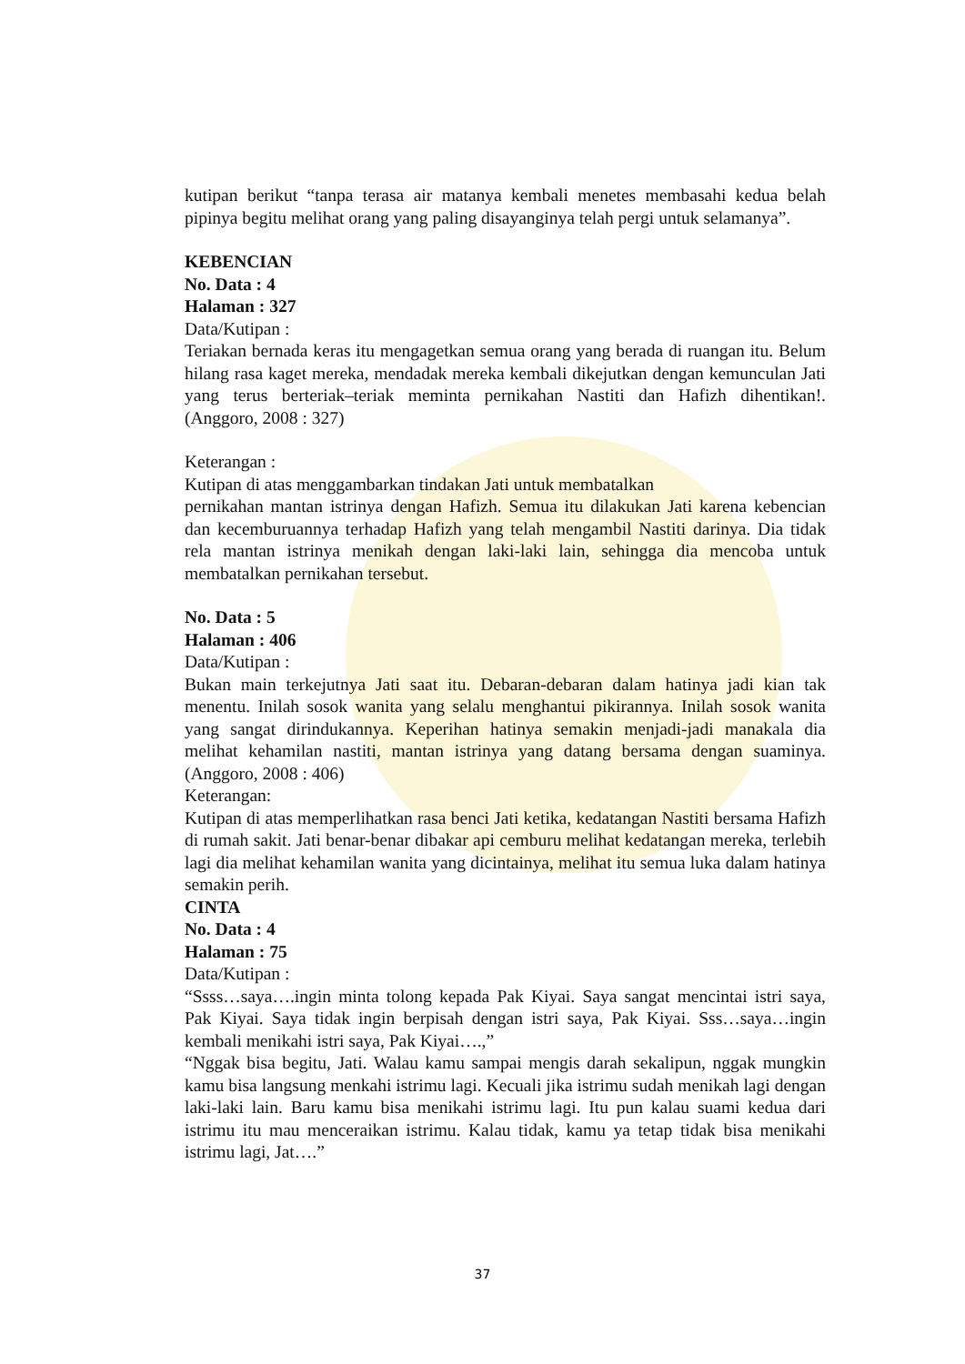kutipan berikut “tanpa terasa air matanya kembali menetes membasahi kedua belah pipinya begitu melihat orang yang paling disayanginya telah pergi untuk selamanya”.
KEBENCIAN
No. Data : 4
Halaman : 327
Data/Kutipan :
Teriakan bernada keras itu mengagetkan semua orang yang berada di ruangan itu. Belum hilang rasa kaget mereka, mendadak mereka kembali dikejutkan dengan kemunculan Jati yang terus berteriak–teriak meminta pernikahan Nastiti dan Hafizh dihentikan!. (Anggoro, 2008 : 327)
Keterangan :
Kutipan di atas menggambarkan tindakan Jati untuk membatalkan
pernikahan mantan istrinya dengan Hafizh. Semua itu dilakukan Jati karena kebencian dan kecemburuannya terhadap Hafizh yang telah mengambil Nastiti darinya. Dia tidak rela mantan istrinya menikah dengan laki-laki lain, sehingga dia mencoba untuk membatalkan pernikahan tersebut.
No. Data : 5
Halaman : 406
Data/Kutipan :
Bukan main terkejutnya Jati saat itu. Debaran-debaran dalam hatinya jadi kian tak menentu. Inilah sosok wanita yang selalu menghantui pikirannya. Inilah sosok wanita yang sangat dirindukannya. Keperihan hatinya semakin menjadi-jadi manakala dia melihat kehamilan nastiti, mantan istrinya yang datang bersama dengan suaminya. (Anggoro, 2008 : 406)
Keterangan:
Kutipan di atas memperlihatkan rasa benci Jati ketika, kedatangan Nastiti bersama Hafizh di rumah sakit. Jati benar-benar dibakar api cemburu melihat kedatangan mereka, terlebih lagi dia melihat kehamilan wanita yang dicintainya, melihat itu semua luka dalam hatinya semakin perih.
CINTA
No. Data : 4
Halaman : 75
Data/Kutipan :
“Ssss…saya….ingin minta tolong kepada Pak Kiyai. Saya sangat mencintai istri saya, Pak Kiyai. Saya tidak ingin berpisah dengan istri saya, Pak Kiyai. Sss…saya…ingin kembali menikahi istri saya, Pak Kiyai….,”
“Nggak bisa begitu, Jati. Walau kamu sampai mengis darah sekalipun, nggak mungkin kamu bisa langsung menkahi istrimu lagi. Kecuali jika istrimu sudah menikah lagi dengan laki-laki lain. Baru kamu bisa menikahi istrimu lagi. Itu pun kalau suami kedua dari istrimu itu mau menceraikan istrimu. Kalau tidak, kamu ya tetap tidak bisa menikahi istrimu lagi, Jat….”
37